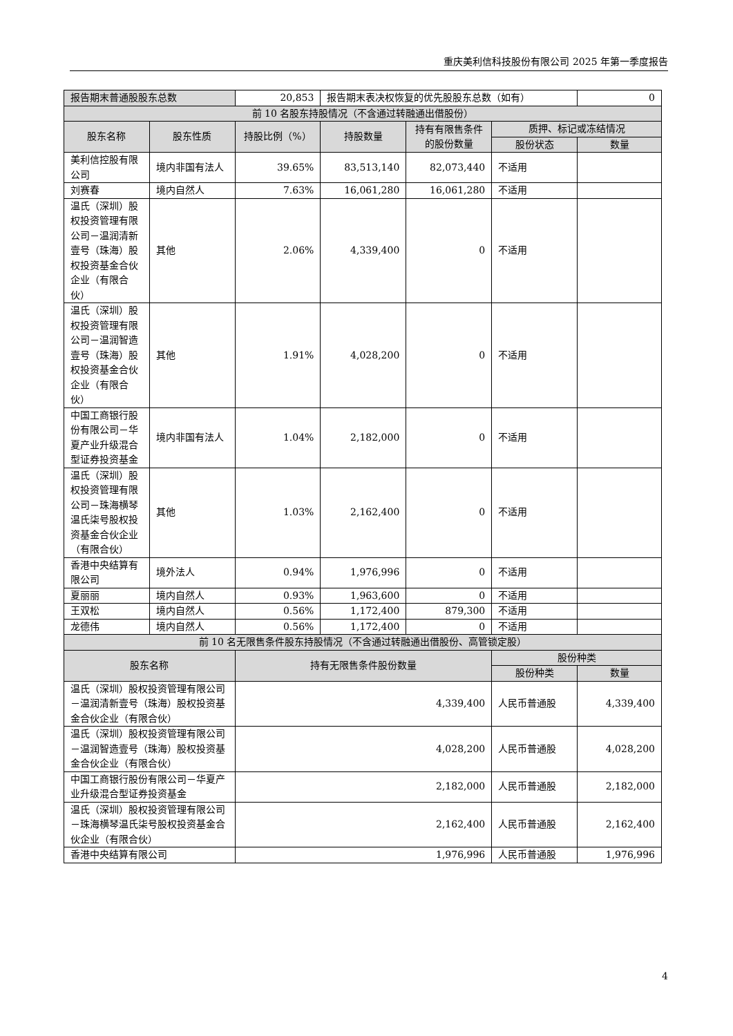重庆美利信科技股份有限公司 2025 年第一季度报告
| 报告期末普通股股东总数 | | 20,853 | 报告期末表决权恢复的优先股股东总数（如有） | | | 0 |
| 前 10 名股东持股情况（不含通过转融通出借股份） | | | | | | |
| 股东名称 | 股东性质 | 持股比例（%） | 持股数量 | 持有有限售条件的股份数量 | 质押、标记或冻结情况 | |
| | | | | | 股份状态 | 数量 |
| 美利信控股有限公司 | 境内非国有法人 | 39.65% | 83,513,140 | 82,073,440 | 不适用 | |
| 刘赛春 | 境内自然人 | 7.63% | 16,061,280 | 16,061,280 | 不适用 | |
| 温氏（深圳）股权投资管理有限公司－温润清新壹号（珠海）股权投资基金合伙企业（有限合伙） | 其他 | 2.06% | 4,339,400 | 0 | 不适用 | |
| 温氏（深圳）股权投资管理有限公司－温润智造壹号（珠海）股权投资基金合伙企业（有限合伙） | 其他 | 1.91% | 4,028,200 | 0 | 不适用 | |
| 中国工商银行股份有限公司－华夏产业升级混合型证券投资基金 | 境内非国有法人 | 1.04% | 2,182,000 | 0 | 不适用 | |
| 温氏（深圳）股权投资管理有限公司－珠海横琴温氏柒号股权投资基金合伙企业（有限合伙） | 其他 | 1.03% | 2,162,400 | 0 | 不适用 | |
| 香港中央结算有限公司 | 境外法人 | 0.94% | 1,976,996 | 0 | 不适用 | |
| 夏丽丽 | 境内自然人 | 0.93% | 1,963,600 | 0 | 不适用 | |
| 王双松 | 境内自然人 | 0.56% | 1,172,400 | 879,300 | 不适用 | |
| 龙德伟 | 境内自然人 | 0.56% | 1,172,400 | 0 | 不适用 | |
| 前 10 名无限售条件股东持股情况（不含通过转融通出借股份、高管锁定股） | | | | | | |
| 股东名称 | | 持有无限售条件股份数量 | | | 股份种类 | |
| | | | | | 股份种类 | 数量 |
| 温氏（深圳）股权投资管理有限公司－温润清新壹号（珠海）股权投资基金合伙企业（有限合伙） | | 4,339,400 | | | 人民币普通股 | 4,339,400 |
| 温氏（深圳）股权投资管理有限公司－温润智造壹号（珠海）股权投资基金合伙企业（有限合伙） | | 4,028,200 | | | 人民币普通股 | 4,028,200 |
| 中国工商银行股份有限公司－华夏产业升级混合型证券投资基金 | | 2,182,000 | | | 人民币普通股 | 2,182,000 |
| 温氏（深圳）股权投资管理有限公司－珠海横琴温氏柒号股权投资基金合伙企业（有限合伙） | | 2,162,400 | | | 人民币普通股 | 2,162,400 |
| 香港中央结算有限公司 | | 1,976,996 | | | 人民币普通股 | 1,976,996 |
4